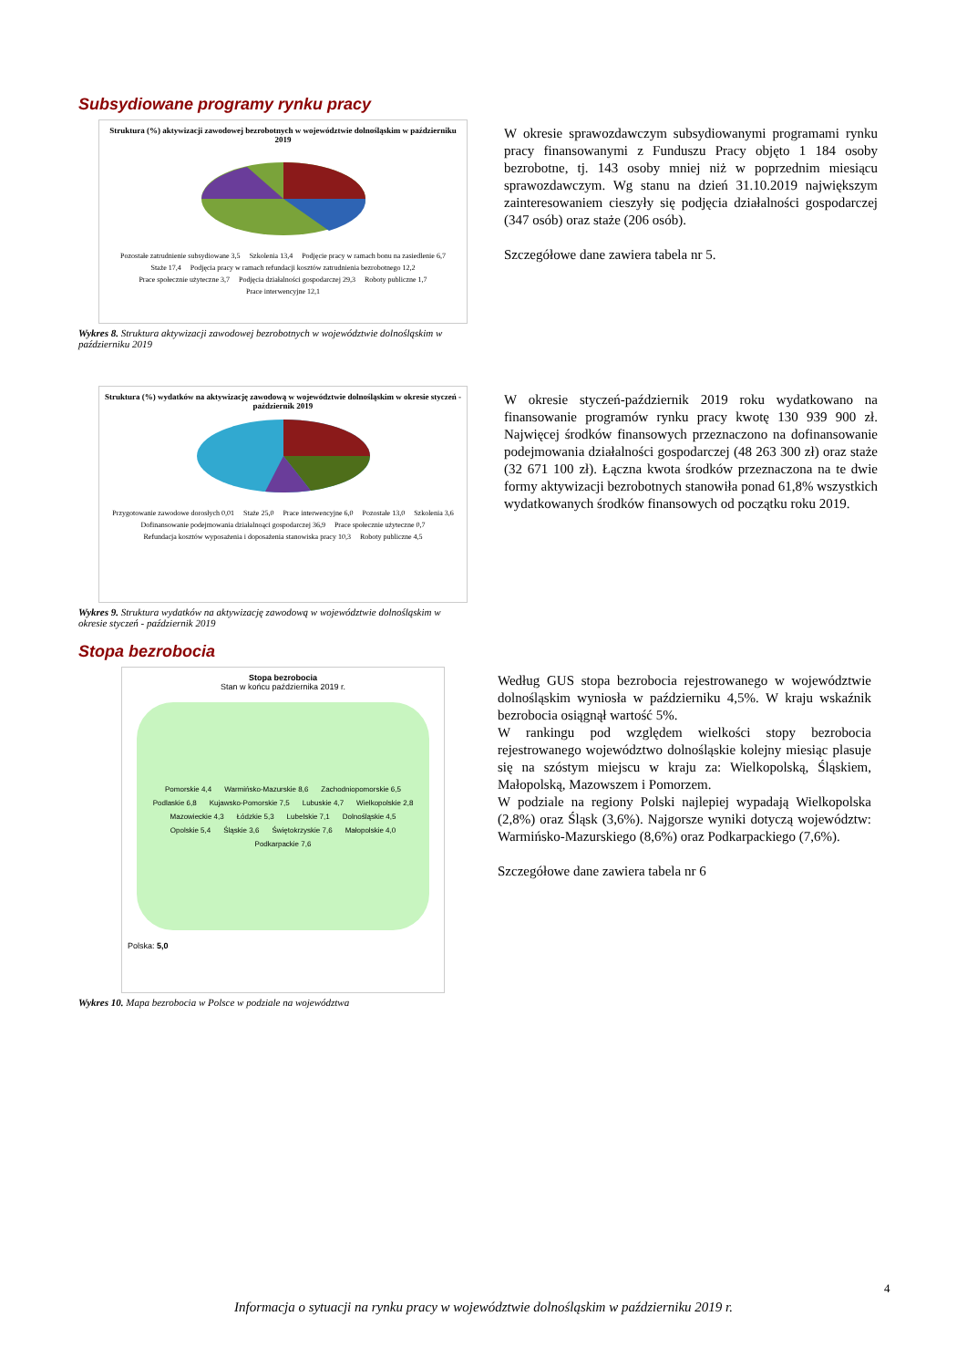Subsydiowane programy rynku pracy
Struktura (%) aktywizacji zawodowej bezrobotnych w województwie dolnośląskim w październiku 2019
Pozostałe zatrudnienie subsydiowane 3,5 Szkolenia 13,4 Podjęcie pracy w ramach bonu na zasiedlenie 6,7 Staże 17,4 Podjęcia pracy w ramach refundacji kosztów zatrudnienia bezrobotnego 12,2 Prace społecznie użyteczne 3,7 Podjęcia działalności gospodarczej 29,3 Roboty publiczne 1,7 Prace interwencyjne 12,1
Wykres 8. Struktura aktywizacji zawodowej bezrobotnych w województwie dolnośląskim w październiku 2019
W okresie sprawozdawczym subsydiowanymi programami rynku pracy finansowanymi z Funduszu Pracy objęto 1 184 osoby bezrobotne, tj. 143 osoby mniej niż w poprzednim miesiącu sprawozdawczym. Wg stanu na dzień 31.10.2019 największym zainteresowaniem cieszyły się podjęcia działalności gospodarczej (347 osób) oraz staże (206 osób).
Szczegółowe dane zawiera tabela nr 5.
Struktura (%) wydatków na aktywizację zawodową w województwie dolnośląskim w okresie styczeń -październik 2019
Przygotowanie zawodowe dorosłych 0,01 Staże 25,0 Prace interwencyjne 6,0 Pozostałe 13,0 Szkolenia 3,6 Dofinansowanie podejmowania działalnoąci gospodarczej 36,9 Prace społecznie użyteczne 0,7 Refundacja kosztów wyposażenia i doposażenia stanowiska pracy 10,3 Roboty publiczne 4,5
Wykres 9. Struktura wydatków na aktywizację zawodową w województwie dolnośląskim w okresie styczeń - październik 2019
W okresie styczeń-październik 2019 roku wydatkowano na finansowanie programów rynku pracy kwotę 130 939 900 zł. Najwięcej środków finansowych przeznaczono na dofinansowanie podejmowania działalności gospodarczej (48 263 300 zł) oraz staże (32 671 100 zł). Łączna kwota środków przeznaczona na te dwie formy aktywizacji bezrobotnych stanowiła ponad 61,8% wszystkich wydatkowanych środków finansowych od początku roku 2019.
Stopa bezrobocia
Stopa bezrobocia
Stan w końcu października 2019 r.
Pomorskie 4,4 Warmińsko-Mazurskie 8,6 Zachodniopomorskie 6,5 Podlaskie 6,8 Kujawsko-Pomorskie 7,5 Lubuskie 4,7 Wielkopolskie 2,8 Mazowieckie 4,3 Łódzkie 5,3 Lubelskie 7,1 Dolnośląskie 4,5 Opolskie 5,4 Śląskie 3,6 Świętokrzyskie 7,6 Małopolskie 4,0 Podkarpackie 7,6
Polska: 5,0
Wykres 10. Mapa bezrobocia w Polsce w podziale na województwa
Według GUS stopa bezrobocia rejestrowanego w województwie dolnośląskim wyniosła w październiku 4,5%. W kraju wskaźnik bezrobocia osiągnął wartość 5%.
W rankingu pod względem wielkości stopy bezrobocia rejestrowanego województwo dolnośląskie kolejny miesiąc plasuje się na szóstym miejscu w kraju za: Wielkopolską, Śląskiem, Małopolską, Mazowszem i Pomorzem.
W podziale na regiony Polski najlepiej wypadają Wielkopolska (2,8%) oraz Śląsk (3,6%). Najgorsze wyniki dotyczą województw: Warmińsko-Mazurskiego (8,6%) oraz Podkarpackiego (7,6%).
Szczegółowe dane zawiera tabela nr 6
4
Informacja o sytuacji na rynku pracy w województwie dolnośląskim w październiku 2019 r.